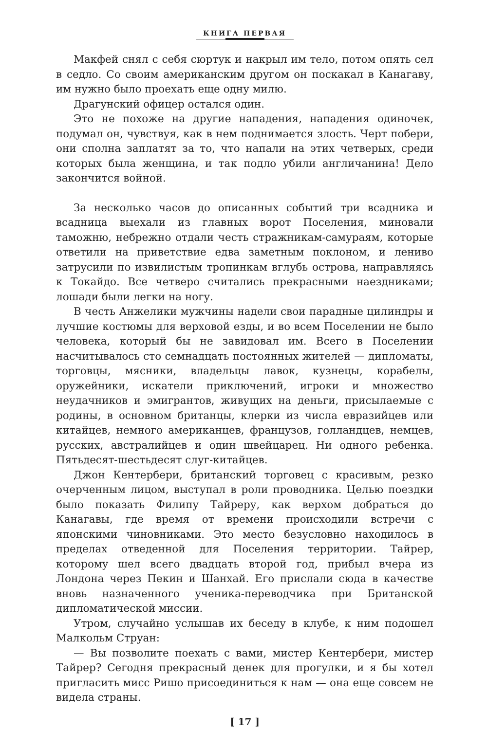КНИГА ПЕРВАЯ
Макфей снял с себя сюртук и накрыл им тело, потом опять сел в седло. Со своим американским другом он поскакал в Канагаву, им нужно было проехать еще одну милю.
Драгунский офицер остался один.
Это не похоже на другие нападения, нападения одиночек, подумал он, чувствуя, как в нем поднимается злость. Черт побери, они сполна заплатят за то, что напали на этих четверых, среди которых была женщина, и так подло убили англичанина! Дело закончится войной.
За несколько часов до описанных событий три всадника и всадница выехали из главных ворот Поселения, миновали таможню, небрежно отдали честь стражникам-самураям, которые ответили на приветствие едва заметным поклоном, и лениво затрусили по извилистым тропинкам вглубь острова, направляясь к Токайдо. Все четверо считались прекрасными наездниками; лошади были легки на ногу.
В честь Анжелики мужчины надели свои парадные цилиндры и лучшие костюмы для верховой езды, и во всем Поселении не было человека, который бы не завидовал им. Всего в Поселении насчитывалось сто семнадцать постоянных жителей — дипломаты, торговцы, мясники, владельцы лавок, кузнецы, корабелы, оружейники, искатели приключений, игроки и множество неудачников и эмигрантов, живущих на деньги, присылаемые с родины, в основном британцы, клерки из числа евразийцев или китайцев, немного американцев, французов, голландцев, немцев, русских, австралийцев и один швейцарец. Ни одного ребенка. Пятьдесят-шестьдесят слуг-китайцев.
Джон Кентербери, британский торговец с красивым, резко очерченным лицом, выступал в роли проводника. Целью поездки было показать Филипу Тайреру, как верхом добраться до Канагавы, где время от времени происходили встречи с японскими чиновниками. Это место безусловно находилось в пределах отведенной для Поселения территории. Тайрер, которому шел всего двадцать второй год, прибыл вчера из Лондона через Пекин и Шанхай. Его прислали сюда в качестве вновь назначенного ученика-переводчика при Британской дипломатической миссии.
Утром, случайно услышав их беседу в клубе, к ним подошел Малкольм Струан:
— Вы позволите поехать с вами, мистер Кентербери, мистер Тайрер? Сегодня прекрасный денек для прогулки, и я бы хотел пригласить мисс Ришо присоединиться к нам — она еще совсем не видела страны.
[ 17 ]